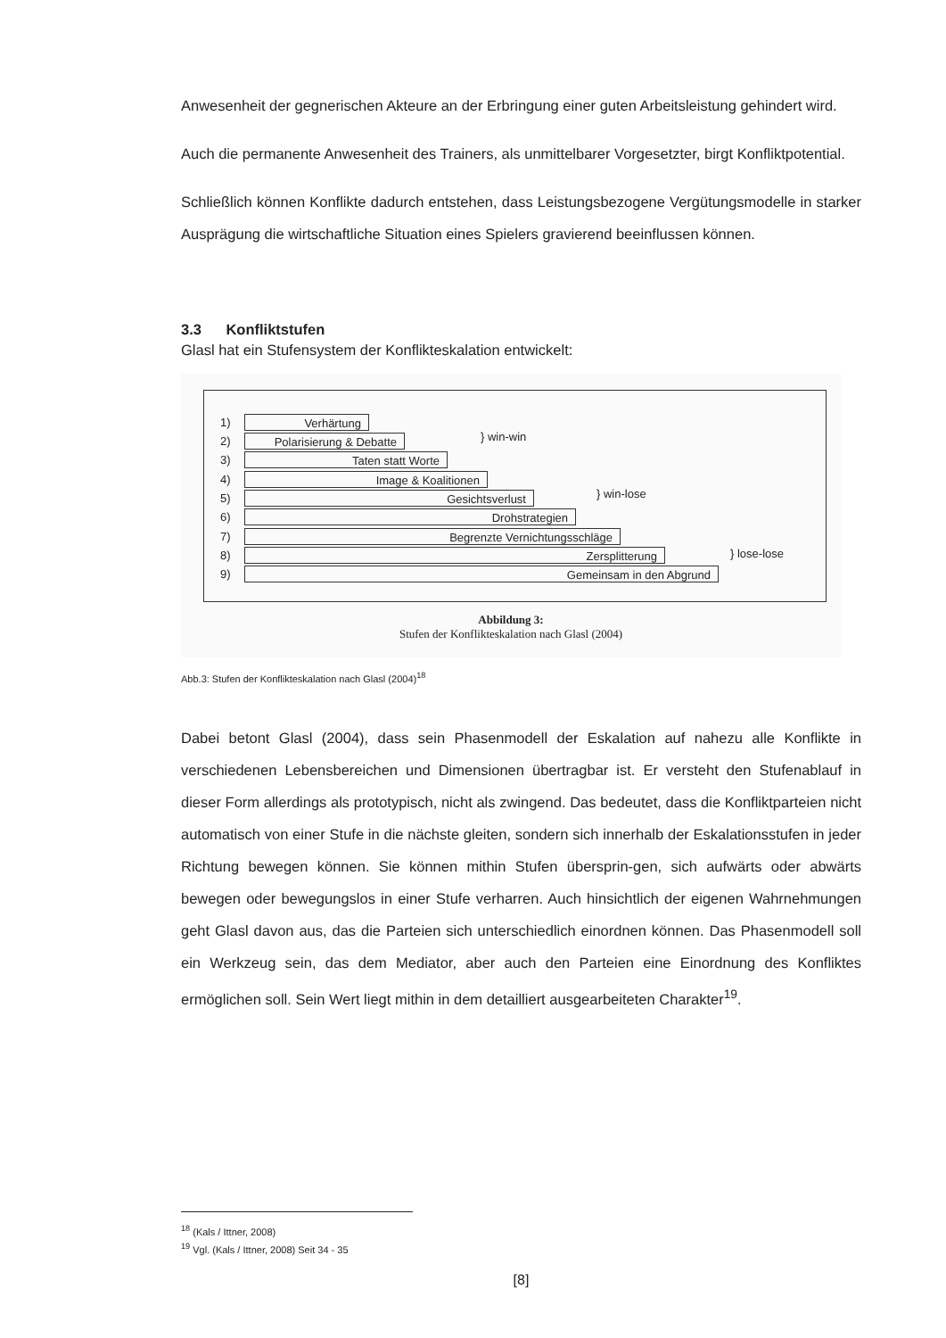Anwesenheit der gegnerischen Akteure an der Erbringung einer guten Arbeitsleistung gehindert wird.
Auch die permanente Anwesenheit des Trainers, als unmittelbarer Vorgesetzter, birgt Konfliktpotential.
Schließlich können Konflikte dadurch entstehen, dass Leistungsbezogene Vergütungsmodelle in starker Ausprägung die wirtschaftliche Situation eines Spielers gravierend beeinflussen können.
3.3 Konfliktstufen
Glasl hat ein Stufensystem der Konflikteskalation entwickelt:
1) Verhärtung
2) Polarisierung & Debatte
3) Taten statt Worte
4) Image & Koalitionen
5) Gesichtsverlust
6) Drohstrategien
7) Begrenzte Vernichtungsschläge
8) Zersplitterung
9) Gemeinsam in den Abgrund
} win-win
} win-lose
} lose-lose
Abbildung 3:
Stufen der Konflikteskalation nach Glasl (2004)
Abb.3: Stufen der Konflikteskalation nach Glasl (2004)<sup>18</sup>
Dabei betont Glasl (2004), dass sein Phasenmodell der Eskalation auf nahezu alle Konflikte in verschiedenen Lebensbereichen und Dimensionen übertragbar ist. Er versteht den Stufenablauf in dieser Form allerdings als prototypisch, nicht als zwingend. Das bedeutet, dass die Konfliktparteien nicht automatisch von einer Stufe in die nächste gleiten, sondern sich innerhalb der Eskalationsstufen in jeder Richtung bewegen können. Sie können mithin Stufen übersprin-gen, sich aufwärts oder abwärts bewegen oder bewegungslos in einer Stufe verharren. Auch hinsichtlich der eigenen Wahrnehmungen geht Glasl davon aus, das die Parteien sich unterschiedlich einordnen können. Das Phasenmodell soll ein Werkzeug sein, das dem Mediator, aber auch den Parteien eine Einordnung des Konfliktes ermöglichen soll. Sein Wert liegt mithin in dem detailliert ausgearbeiteten Charakter<sup>19</sup>.
<sup>18</sup> (Kals / Ittner, 2008)
<sup>19</sup> Vgl. (Kals / Ittner, 2008) Seit 34 - 35
[8]